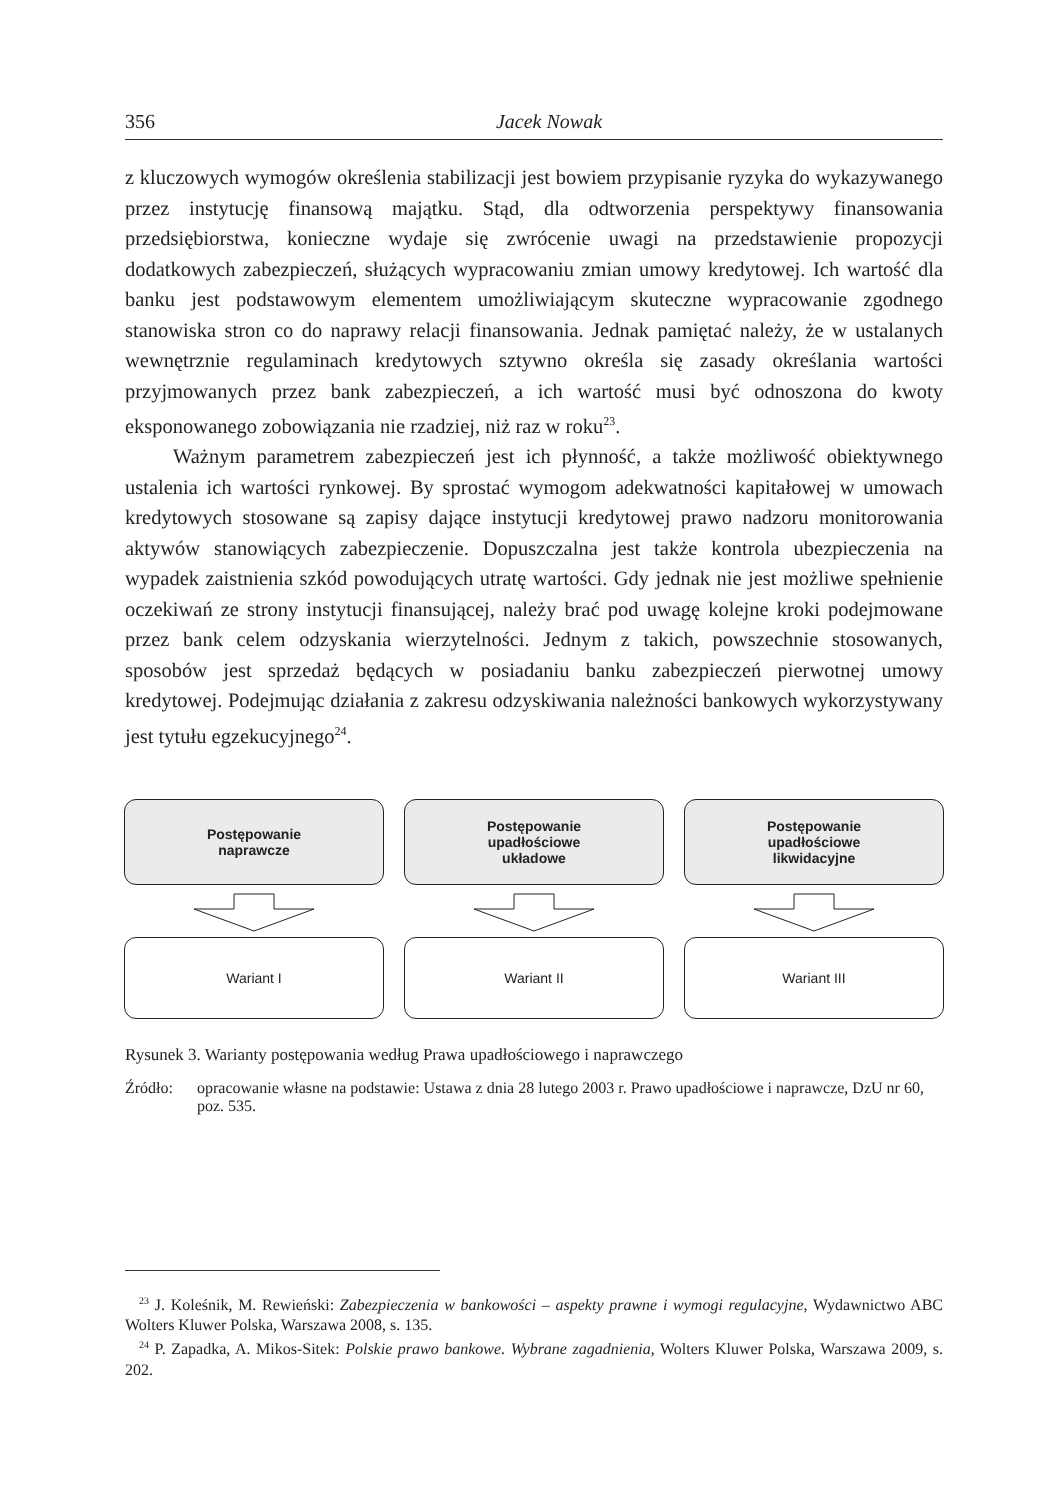356 Jacek Nowak
z kluczowych wymogów określenia stabilizacji jest bowiem przypisanie ryzyka do wykazywanego przez instytucję finansową majątku. Stąd, dla odtworzenia perspektywy finansowania przedsiębiorstwa, konieczne wydaje się zwrócenie uwagi na przedstawienie propozycji dodatkowych zabezpieczeń, służących wypracowaniu zmian umowy kredytowej. Ich wartość dla banku jest podstawowym elementem umożliwiającym skuteczne wypracowanie zgodnego stanowiska stron co do naprawy relacji finansowania. Jednak pamiętać należy, że w ustalanych wewnętrznie regulaminach kredytowych sztywno określa się zasady określania wartości przyjmowanych przez bank zabezpieczeń, a ich wartość musi być odnoszona do kwoty eksponowanego zobowiązania nie rzadziej, niż raz w roku<sup>23</sup>.
Ważnym parametrem zabezpieczeń jest ich płynność, a także możliwość obiektywnego ustalenia ich wartości rynkowej. By sprostać wymogom adekwatności kapitałowej w umowach kredytowych stosowane są zapisy dające instytucji kredytowej prawo nadzoru monitorowania aktywów stanowiących zabezpieczenie. Dopuszczalna jest także kontrola ubezpieczenia na wypadek zaistnienia szkód powodujących utratę wartości. Gdy jednak nie jest możliwe spełnienie oczekiwań ze strony instytucji finansującej, należy brać pod uwagę kolejne kroki podejmowane przez bank celem odzyskania wierzytelności. Jednym z takich, powszechnie stosowanych, sposobów jest sprzedaż będących w posiadaniu banku zabezpieczeń pierwotnej umowy kredytowej. Podejmując działania z zakresu odzyskiwania należności bankowych wykorzystywany jest tytułu egzekucyjnego<sup>24</sup>.
Postępowanie
naprawcze
Wariant I
Postępowanie
upadłościowe
układowe
Wariant II
Postępowanie
upadłościowe
likwidacyjne
Wariant III
Rysunek 3. Warianty postępowania według Prawa upadłościowego i naprawczego
Źródło: opracowanie własne na podstawie: Ustawa z dnia 28 lutego 2003 r. Prawo upadłościowe i naprawcze, DzU nr 60, poz. 535.
<sup>23</sup> J. Koleśnik, M. Rewieński: Zabezpieczenia w bankowości – aspekty prawne i wymogi regulacyjne, Wydawnictwo ABC Wolters Kluwer Polska, Warszawa 2008, s. 135.
<sup>24</sup> P. Zapadka, A. Mikos-Sitek: Polskie prawo bankowe. Wybrane zagadnienia, Wolters Kluwer Polska, Warszawa 2009, s. 202.